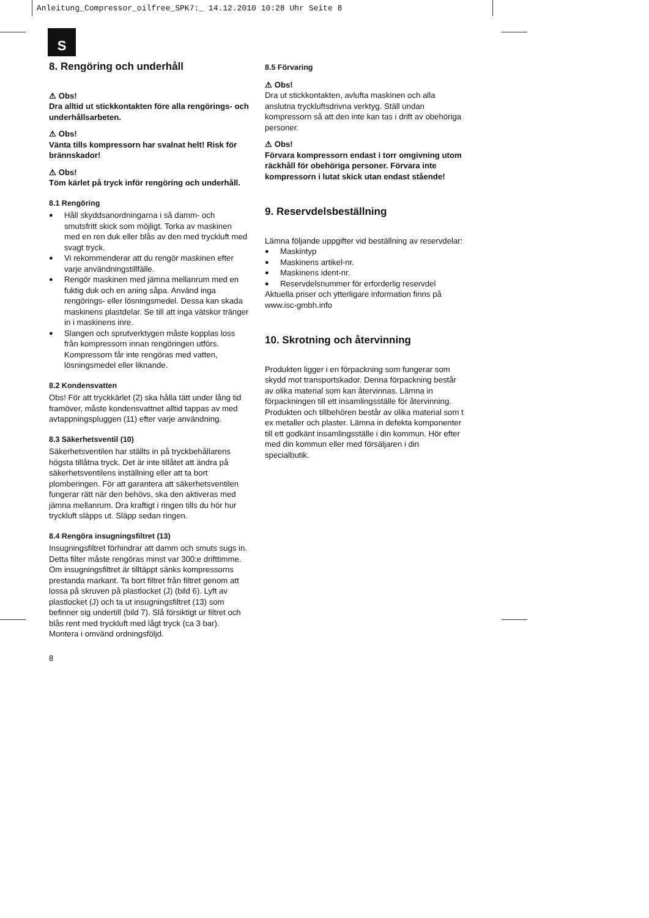Anleitung_Compressor_oilfree_SPK7:_ 14.12.2010 10:28 Uhr Seite 8
S
8. Rengöring och underhåll
⚠ Obs!
Dra alltid ut stickkontakten före alla rengörings- och underhållsarbeten.
⚠ Obs!
Vänta tills kompressorn har svalnat helt! Risk för brännskador!
⚠ Obs!
Töm kärlet på tryck inför rengöring och underhåll.
8.1 Rengöring
● Håll skyddsanordningarna i så damm- och smutsfritt skick som möjligt. Torka av maskinen med en ren duk eller blås av den med tryckluft med svagt tryck.
● Vi rekommenderar att du rengör maskinen efter varje användningstillfälle.
● Rengör maskinen med jämna mellanrum med en fuktig duk och en aning såpa. Använd inga rengörings- eller lösningsmedel. Dessa kan skada maskinens plastdelar. Se till att inga vätskor tränger in i maskinens inre.
● Slangen och sprutverktygen måste kopplas loss från kompressorn innan rengöringen utförs. Kompressorn får inte rengöras med vatten, lösningsmedel eller liknande.
8.2 Kondensvatten
Obs! För att tryckkärlet (2) ska hålla tätt under lång tid framöver, måste kondensvattnet alltid tappas av med avtappningspluggen (11) efter varje användning.
8.3 Säkerhetsventil (10)
Säkerhetsventilen har ställts in på tryckbehållarens högsta tillåtna tryck. Det är inte tillåtet att ändra på säkerhetsventilens inställning eller att ta bort plomberingen. För att garantera att säkerhetsventilen fungerar rätt när den behövs, ska den aktiveras med jämna mellanrum. Dra kraftigt i ringen tills du hör hur tryckluft släpps ut. Släpp sedan ringen.
8.4 Rengöra insugningsfiltret (13)
Insugningsfiltret förhindrar att damm och smuts sugs in. Detta filter måste rengöras minst var 300:e drifttimme. Om insugningsfiltret är tilltäppt sänks kompressorns prestanda markant. Ta bort filtret från filtret genom att lossa på skruven på plastlocket (J) (bild 6). Lyft av plastlocket (J) och ta ut insugningsfiltret (13) som befinner sig undertill (bild 7). Slå försiktigt ur filtret och blås rent med tryckluft med lågt tryck (ca 3 bar). Montera i omvänd ordningsföljd.
8
8.5 Förvaring
⚠ Obs!
Dra ut stickkontakten, avlufta maskinen och alla anslutna tryckluftsdrivna verktyg. Ställ undan kompressorn så att den inte kan tas i drift av obehöriga personer.
⚠ Obs!
Förvara kompressorn endast i torr omgivning utom räckhåll för obehöriga personer. Förvara inte kompressorn i lutat skick utan endast stående!
9. Reservdelsbeställning
Lämna följande uppgifter vid beställning av reservdelar:
● Maskintyp
● Maskinens artikel-nr.
● Maskinens ident-nr.
● Reservdelsnummer för erforderlig reservdel
Aktuella priser och ytterligare information finns på www.isc-gmbh.info
10. Skrotning och återvinning
Produkten ligger i en förpackning som fungerar som skydd mot transportskador. Denna förpackning består av olika material som kan återvinnas. Lämna in förpackningen till ett insamlingsställe för återvinning.
Produkten och tillbehören består av olika material som t ex metaller och plaster. Lämna in defekta komponenter till ett godkänt insamlingsställe i din kommun. Hör efter med din kommun eller med försäljaren i din specialbutik.